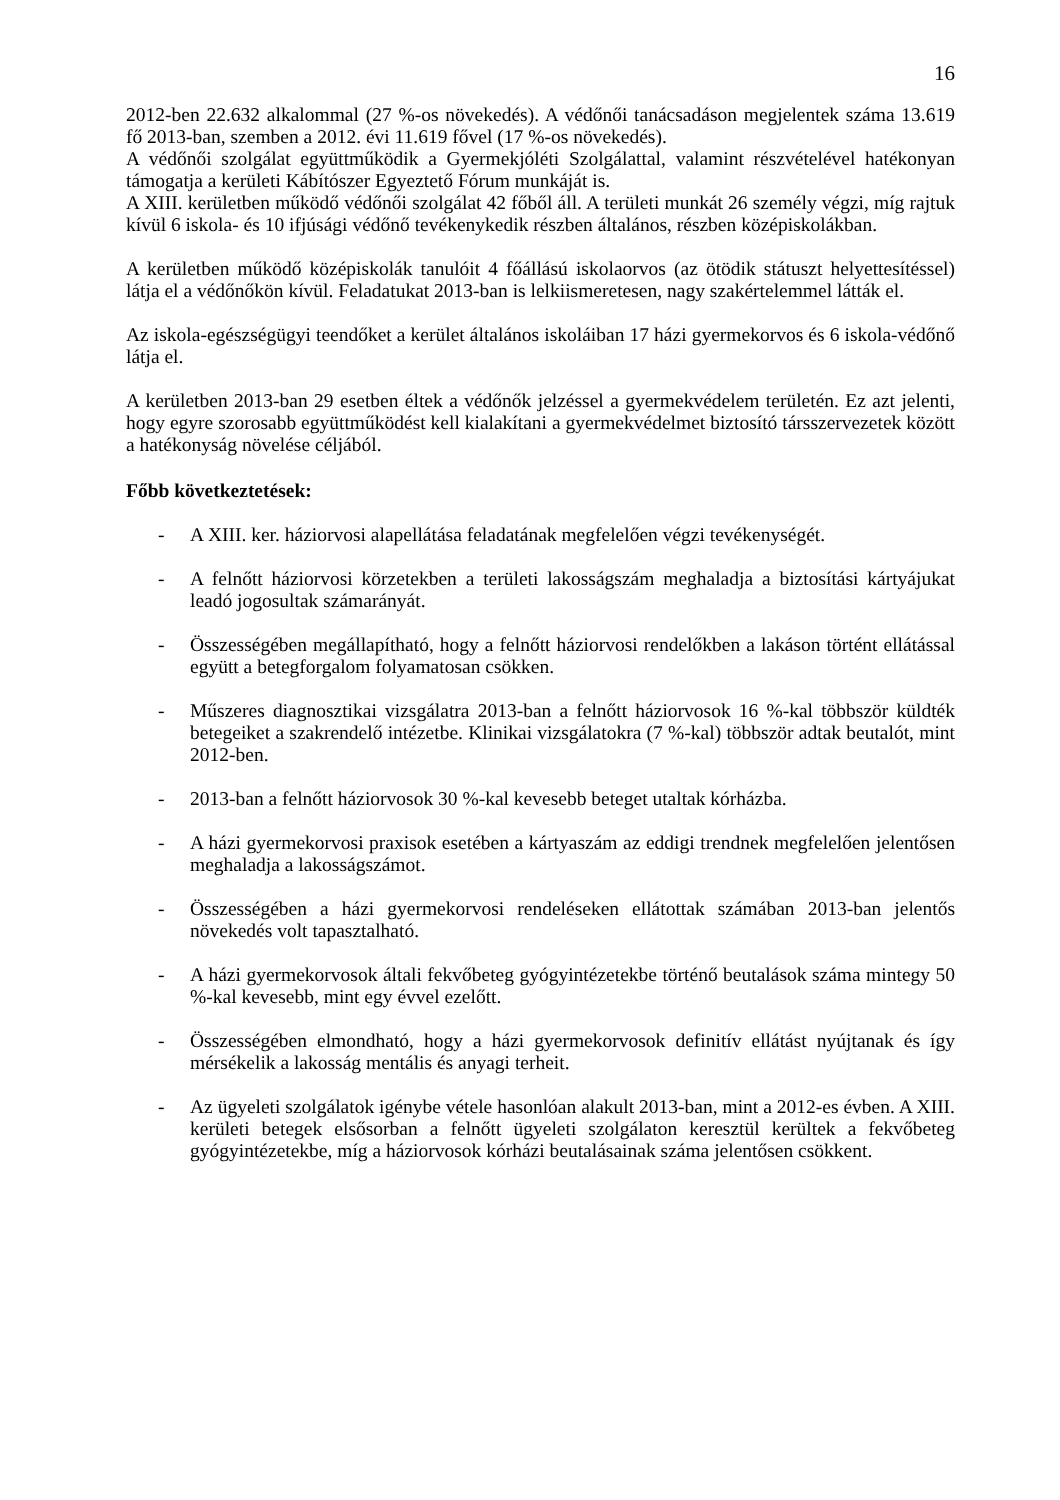16
2012-ben 22.632 alkalommal (27 %-os növekedés). A védőnői tanácsadáson megjelentek száma 13.619 fő 2013-ban, szemben a 2012. évi 11.619 fővel (17 %-os növekedés).
A védőnői szolgálat együttműködik a Gyermekjóléti Szolgálattal, valamint részvételével hatékonyan támogatja a kerületi Kábítószer Egyeztető Fórum munkáját is.
A XIII. kerületben működő védőnői szolgálat 42 főből áll. A területi munkát 26 személy végzi, míg rajtuk kívül 6 iskola- és 10 ifjúsági védőnő tevékenykedik részben általános, részben középiskolákban.
A kerületben működő középiskolák tanulóit 4 főállású iskolaorvos (az ötödik státuszt helyettesítéssel) látja el a védőnőkön kívül. Feladatukat 2013-ban is lelkiismeretesen, nagy szakértelemmel látták el.
Az iskola-egészségügyi teendőket a kerület általános iskoláiban 17 házi gyermekorvos és 6 iskola-védőnő látja el.
A kerületben 2013-ban 29 esetben éltek a védőnők jelzéssel a gyermekvédelem területén. Ez azt jelenti, hogy egyre szorosabb együttműködést kell kialakítani a gyermekvédelmet biztosító társszervezetek között a hatékonyság növelése céljából.
Főbb következtetések:
- A XIII. ker. háziorvosi alapellátása feladatának megfelelően végzi tevékenységét.
- A felnőtt háziorvosi körzetekben a területi lakosságszám meghaladja a biztosítási kártyájukat leadó jogosultak számarányát.
- Összességében megállapítható, hogy a felnőtt háziorvosi rendelőkben a lakáson történt ellátással együtt a betegforgalom folyamatosan csökken.
- Műszeres diagnosztikai vizsgálatra 2013-ban a felnőtt háziorvosok 16 %-kal többször küldték betegeiket a szakrendelő intézetbe. Klinikai vizsgálatokra (7 %-kal) többször adtak beutalót, mint 2012-ben.
- 2013-ban a felnőtt háziorvosok 30 %-kal kevesebb beteget utaltak kórházba.
- A házi gyermekorvosi praxisok esetében a kártyaszám az eddigi trendnek megfelelően jelentősen meghaladja a lakosságszámot.
- Összességében a házi gyermekorvosi rendeléseken ellátottak számában 2013-ban jelentős növekedés volt tapasztalható.
- A házi gyermekorvosok általi fekvőbeteg gyógyintézetekbe történő beutalások száma mintegy 50 %-kal kevesebb, mint egy évvel ezelőtt.
- Összességében elmondható, hogy a házi gyermekorvosok definitív ellátást nyújtanak és így mérsékelik a lakosság mentális és anyagi terheit.
- Az ügyeleti szolgálatok igénybe vétele hasonlóan alakult 2013-ban, mint a 2012-es évben. A XIII. kerületi betegek elsősorban a felnőtt ügyeleti szolgálaton keresztül kerültek a fekvőbeteg gyógyintézetekbe, míg a háziorvosok kórházi beutalásainak száma jelentősen csökkent.